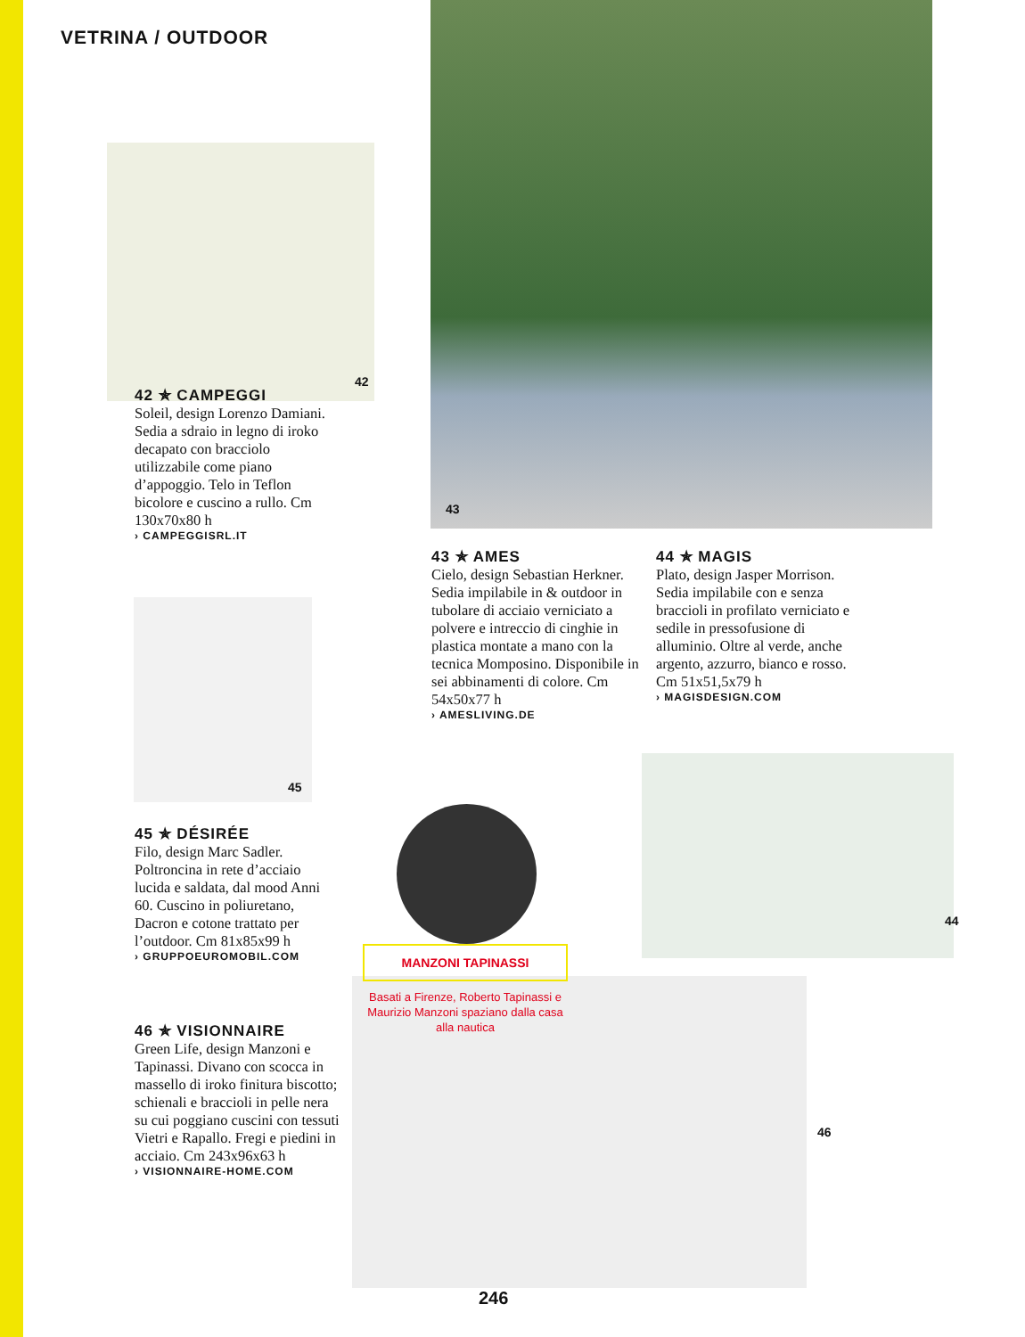VETRINA / OUTDOOR
42
43
45
44
46
42 ✯ CAMPEGGI
Soleil, design Lorenzo Damiani. Sedia a sdraio in legno di iroko decapato con bracciolo utilizzabile come piano d’appoggio. Telo in Teflon bicolore e cuscino a rullo. Cm 130x70x80 h
› CAMPEGGISRL.IT
43 ✯ AMES
Cielo, design Sebastian Herkner. Sedia impilabile in & outdoor in tubolare di acciaio verniciato a polvere e intreccio di cinghie in plastica montate a mano con la tecnica Momposino. Disponibile in sei abbinamenti di colore. Cm 54x50x77 h
› AMESLIVING.DE
44 ✯ MAGIS
Plato, design Jasper Morrison. Sedia impilabile con e senza braccioli in profilato verniciato e sedile in pressofusione di alluminio. Oltre al verde, anche argento, azzurro, bianco e rosso. Cm 51x51,5x79 h
› MAGISDESIGN.COM
45 ✯ DÉSIRÉE
Filo, design Marc Sadler. Poltroncina in rete d’acciaio lucida e saldata, dal mood Anni 60. Cuscino in poliuretano, Dacron e cotone trattato per l’outdoor. Cm 81x85x99 h
› GRUPPOEUROMOBIL.COM
46 ✯ VISIONNAIRE
Green Life, design Manzoni e Tapinassi. Divano con scocca in massello di iroko finitura biscotto; schienali e braccioli in pelle nera su cui poggiano cuscini con tessuti Vietri e Rapallo. Fregi e piedini in acciaio. Cm 243x96x63 h
› VISIONNAIRE-HOME.COM
MANZONI TAPINASSI
Basati a Firenze, Roberto Tapinassi e Maurizio Manzoni spaziano dalla casa alla nautica
246